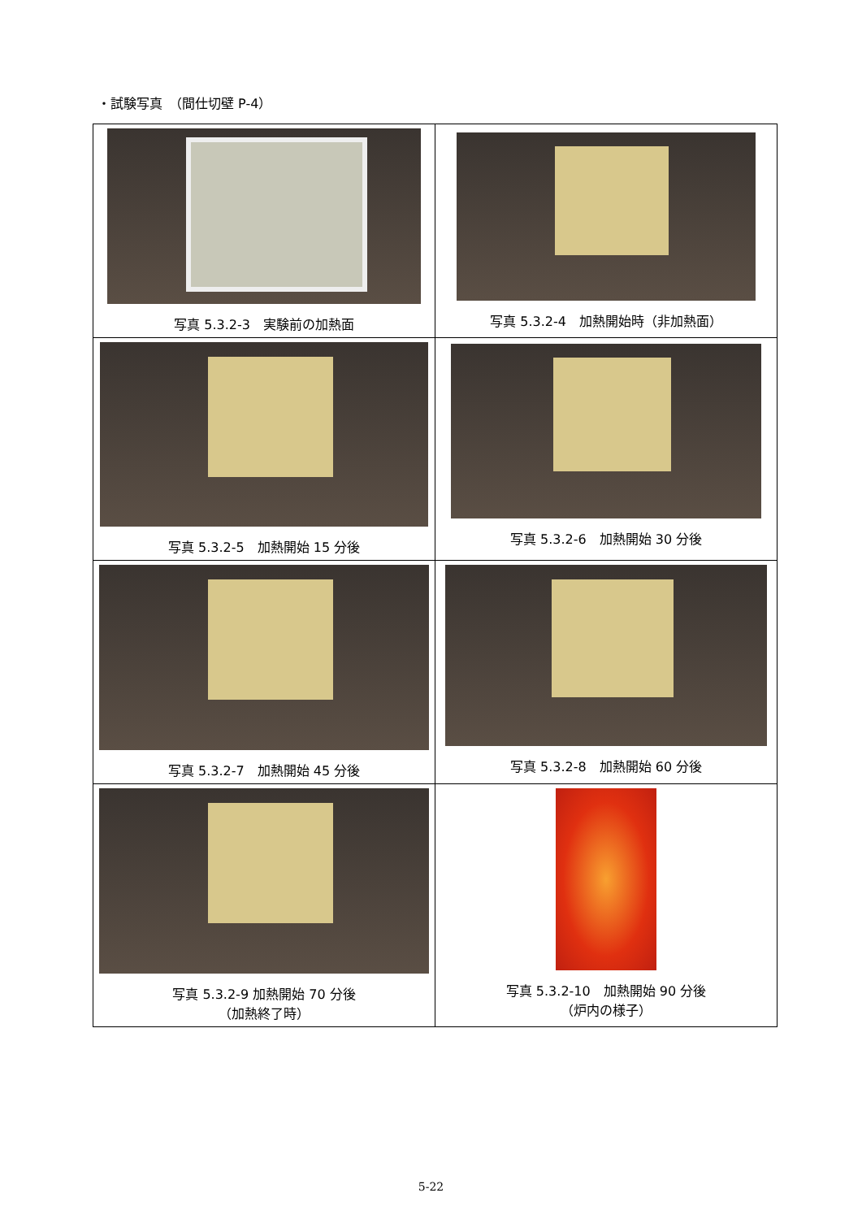・試験写真　（間仕切壁 P-4）
| 写真 5.3.2-3 実験前の加熱面 | 写真 5.3.2-4 加熱開始時（非加熱面） |
| 写真 5.3.2-5 加熱開始 15 分後 | 写真 5.3.2-6 加熱開始 30 分後 |
| 写真 5.3.2-7 加熱開始 45 分後 | 写真 5.3.2-8 加熱開始 60 分後 |
| 写真 5.3.2-9 加熱開始 70 分後 （加熱終了時） | 写真 5.3.2-10 加熱開始 90 分後 （炉内の様子） |
5-22